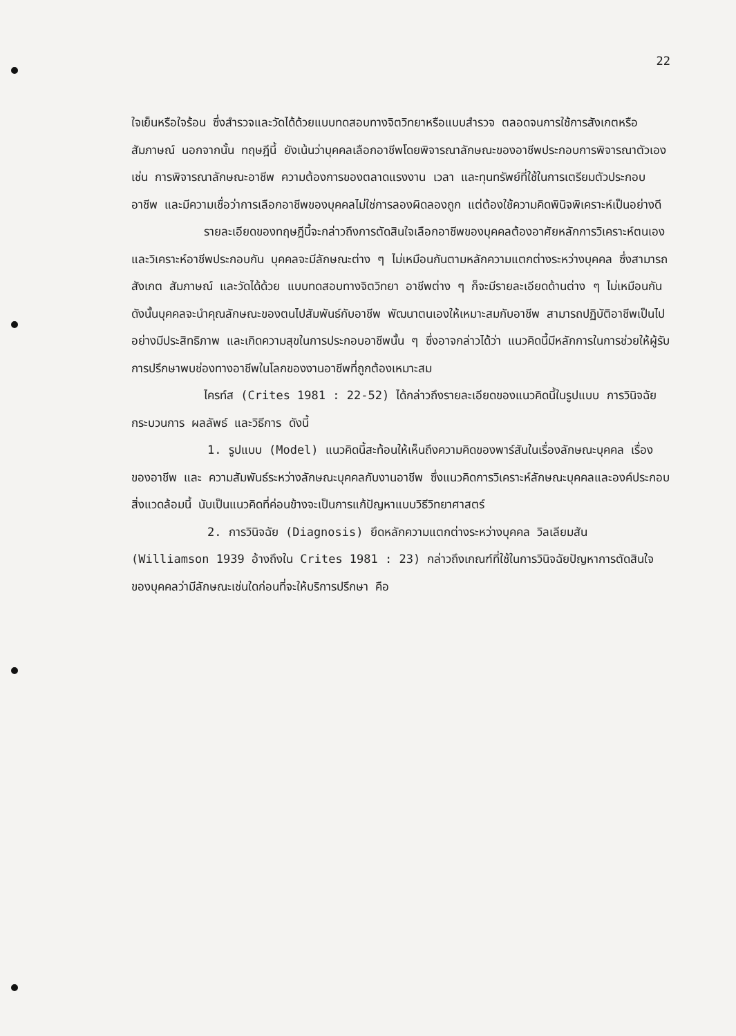22
ใจเย็นหรือใจร้อน ซึ่งสำรวจและวัดได้ด้วยแบบทดสอบทางจิตวิทยาหรือแบบสำรวจ ตลอดจนการใช้การสังเกตหรือสัมภาษณ์ นอกจากนั้น ทฤษฎีนี้ ยังเน้นว่าบุคคลเลือกอาชีพโดยพิจารณาลักษณะของอาชีพประกอบการพิจารณาตัวเอง เช่น การพิจารณาลักษณะอาชีพ ความต้องการของตลาดแรงงาน เวลา และทุนทรัพย์ที่ใช้ในการเตรียมตัวประกอบอาชีพ และมีความเชื่อว่าการเลือกอาชีพของบุคคลไม่ใช่การลองผิดลองถูก แต่ต้องใช้ความคิดพินิจพิเคราะห์เป็นอย่างดี
รายละเอียดของทฤษฎีนี้จะกล่าวถึงการตัดสินใจเลือกอาชีพของบุคคลต้องอาศัยหลักการวิเคราะห์ตนเองและวิเคราะห์อาชีพประกอบกัน บุคคลจะมีลักษณะต่าง ๆ ไม่เหมือนกันตามหลักความแตกต่างระหว่างบุคคล ซึ่งสามารถสังเกต สัมภาษณ์ และวัดได้ด้วย แบบทดสอบทางจิตวิทยา อาชีพต่าง ๆ ก็จะมีรายละเอียดด้านต่าง ๆ ไม่เหมือนกัน ดังนั้นบุคคลจะนำคุณลักษณะของตนไปสัมพันธ์กับอาชีพ พัฒนาตนเองให้เหมาะสมกับอาชีพ สามารถปฏิบัติอาชีพเป็นไปอย่างมีประสิทธิภาพ และเกิดความสุขในการประกอบอาชีพนั้น ๆ ซึ่งอาจกล่าวได้ว่า แนวคิดนี้มีหลักการในการช่วยให้ผู้รับการปรึกษาพบช่องทางอาชีพในโลกของงานอาชีพที่ถูกต้องเหมาะสม
ไครท์ส (Crites 1981 : 22-52) ได้กล่าวถึงรายละเอียดของแนวคิดนี้ในรูปแบบ การวินิจฉัย กระบวนการ ผลลัพธ์ และวิธีการ ดังนี้
1. รูปแบบ (Model) แนวคิดนี้สะท้อนให้เห็นถึงความคิดของพาร์สันในเรื่องลักษณะบุคคล เรื่องของอาชีพ และ ความสัมพันธ์ระหว่างลักษณะบุคคลกับงานอาชีพ ซึ่งแนวคิดการวิเคราะห์ลักษณะบุคคลและองค์ประกอบสิ่งแวดล้อมนี้ นับเป็นแนวคิดที่ค่อนข้างจะเป็นการแก้ปัญหาแบบวิธีวิทยาศาสตร์
2. การวินิจฉัย (Diagnosis) ยึดหลักความแตกต่างระหว่างบุคคล วิลเลียมสัน (Williamson 1939 อ้างถึงใน Crites 1981 : 23) กล่าวถึงเกณฑ์ที่ใช้ในการวินิจฉัยปัญหาการตัดสินใจของบุคคลว่ามีลักษณะเช่นใดก่อนที่จะให้บริการปรึกษา คือ